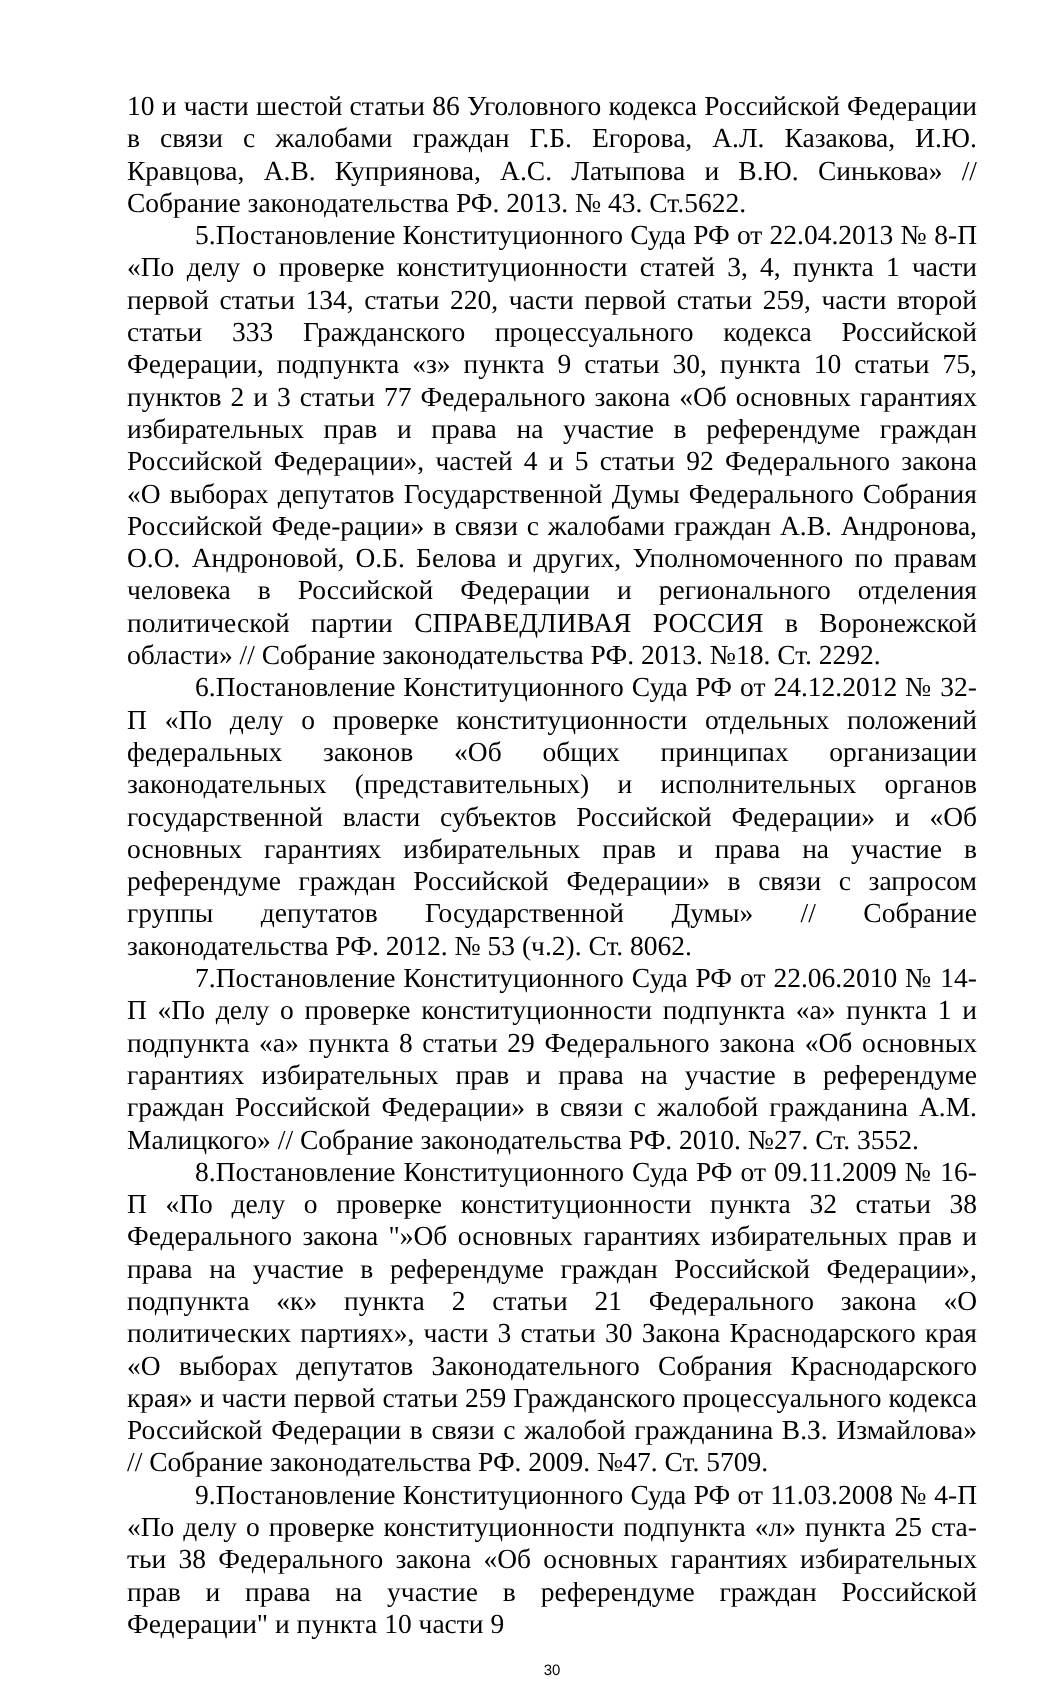10 и части шестой статьи 86 Уголовного кодекса Российской Федерации в связи с жалобами граждан Г.Б. Егорова, А.Л. Казакова, И.Ю. Кравцова, А.В. Куприянова, А.С. Латыпова и В.Ю. Синькова» // Собрание законодательства РФ. 2013. № 43. Ст.5622.
5.Постановление Конституционного Суда РФ от 22.04.2013 № 8-П «По делу о проверке конституционности статей 3, 4, пункта 1 части первой статьи 134, статьи 220, части первой статьи 259, части второй статьи 333 Гражданского процессуального кодекса Российской Федерации, подпункта «з» пункта 9 статьи 30, пункта 10 статьи 75, пунктов 2 и 3 статьи 77 Федерального закона «Об основных гарантиях избирательных прав и права на участие в референдуме граждан Российской Федерации», частей 4 и 5 статьи 92 Федерального закона «О выборах депутатов Государственной Думы Федерального Собрания Российской Феде-рации» в связи с жалобами граждан А.В. Андронова, О.О. Андроновой, О.Б. Белова и других, Уполномоченного по правам человека в Российской Федерации и регионального отделения политической партии СПРАВЕДЛИВАЯ РОССИЯ в Воронежской области» // Собрание законодательства РФ. 2013. №18. Ст. 2292.
6.Постановление Конституционного Суда РФ от 24.12.2012 № 32-П «По делу о проверке конституционности отдельных положений федеральных законов «Об общих принципах организации законодательных (представительных) и исполнительных органов государственной власти субъектов Российской Федерации» и «Об основных гарантиях избирательных прав и права на участие в референдуме граждан Российской Федерации» в связи с запросом группы депутатов Государственной Думы» // Собрание законодательства РФ. 2012. № 53 (ч.2). Ст. 8062.
7.Постановление Конституционного Суда РФ от 22.06.2010 № 14-П «По делу о проверке конституционности подпункта «а» пункта 1 и подпункта «а» пункта 8 статьи 29 Федерального закона «Об основных гарантиях избирательных прав и права на участие в референдуме граждан Российской Федерации» в связи с жалобой гражданина А.М. Малицкого» // Собрание законодательства РФ. 2010. №27. Ст. 3552.
8.Постановление Конституционного Суда РФ от 09.11.2009 № 16-П «По делу о проверке конституционности пункта 32 статьи 38 Федерального закона "»Об основных гарантиях избирательных прав и права на участие в референдуме граждан Российской Федерации», подпункта «к» пункта 2 статьи 21 Федерального закона «О политических партиях», части 3 статьи 30 Закона Краснодарского края «О выборах депутатов Законодательного Собрания Краснодарского края» и части первой статьи 259 Гражданского процессуального кодекса Российской Федерации в связи с жалобой гражданина В.З. Измайлова» // Собрание законодательства РФ. 2009. №47. Ст. 5709.
9.Постановление Конституционного Суда РФ от 11.03.2008 № 4-П «По делу о проверке конституционности подпункта «л» пункта 25 ста-тьи 38 Федерального закона «Об основных гарантиях избирательных прав и права на участие в референдуме граждан Российской Федерации" и пункта 10 части 9
30